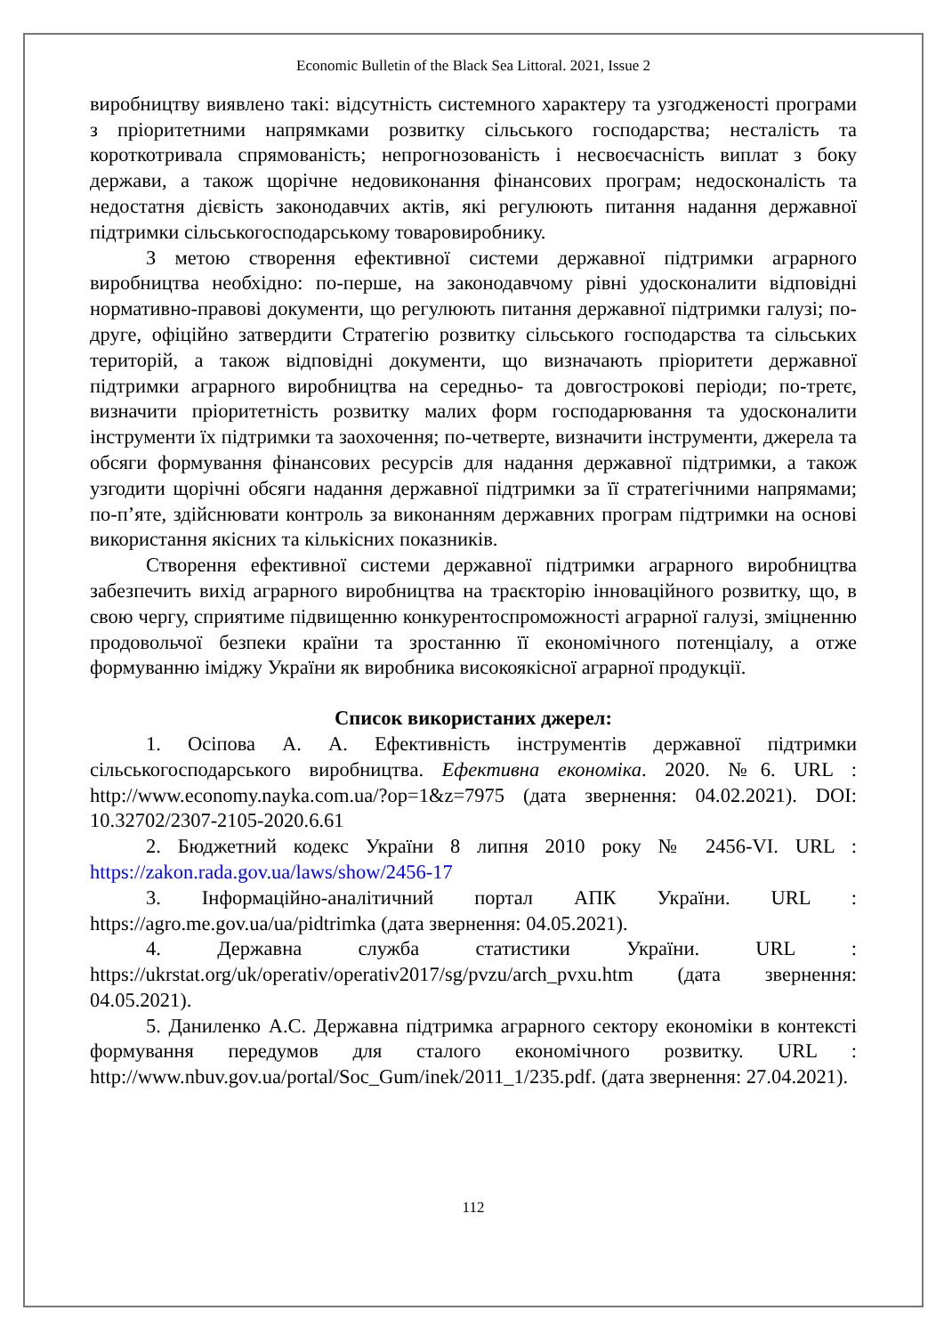Economic Bulletin of the Black Sea Littoral. 2021, Issue 2
виробництву виявлено такі: відсутність системного характеру та узгодженості програми з пріоритетними напрямками розвитку сільського господарства; несталість та короткотривала спрямованість; непрогнозованість і несвоєчасність виплат з боку держави, а також щорічне недовиконання фінансових програм; недосконалість та недостатня дієвість законодавчих актів, які регулюють питання надання державної підтримки сільськогосподарському товаровиробнику.
З метою створення ефективної системи державної підтримки аграрного виробництва необхідно: по-перше, на законодавчому рівні удосконалити відповідні нормативно-правові документи, що регулюють питання державної підтримки галузі; по-друге, офіційно затвердити Стратегію розвитку сільського господарства та сільських територій, а також відповідні документи, що визначають пріоритети державної підтримки аграрного виробництва на середньо- та довгострокові періоди; по-третє, визначити пріоритетність розвитку малих форм господарювання та удосконалити інструменти їх підтримки та заохочення; по-четверте, визначити інструменти, джерела та обсяги формування фінансових ресурсів для надання державної підтримки, а також узгодити щорічні обсяги надання державної підтримки за її стратегічними напрямами; по-п’яте, здійснювати контроль за виконанням державних програм підтримки на основі використання якісних та кількісних показників.
Створення ефективної системи державної підтримки аграрного виробництва забезпечить вихід аграрного виробництва на траєкторію інноваційного розвитку, що, в свою чергу, сприятиме підвищенню конкурентоспроможності аграрної галузі, зміцненню продовольчої безпеки країни та зростанню її економічного потенціалу, а отже формуванню іміджу України як виробника високоякісної аграрної продукції.
Список використаних джерел:
1. Осіпова А. А. Ефективність інструментів державної підтримки сільськогосподарського виробництва. Ефективна економіка. 2020. №6. URL : http://www.economy.nayka.com.ua/?op=1&z=7975 (дата звернення: 04.02.2021). DOI: 10.32702/2307-2105-2020.6.61
2. Бюджетний кодекс України 8 липня 2010 року № 2456-VI. URL : https://zakon.rada.gov.ua/laws/show/2456-17
3. Інформаційно-аналітичний портал АПК України. URL : https://agro.me.gov.ua/ua/pidtrimka (дата звернення: 04.05.2021).
4. Державна служба статистики України. URL : https://ukrstat.org/uk/operativ/operativ2017/sg/pvzu/arch_pvxu.htm (дата звернення: 04.05.2021).
5. Даниленко А.С. Державна підтримка аграрного сектору економіки в контексті формування передумов для сталого економічного розвитку. URL : http://www.nbuv.gov.ua/portal/Soc_Gum/inek/2011_1/235.pdf. (дата звернення: 27.04.2021).
112